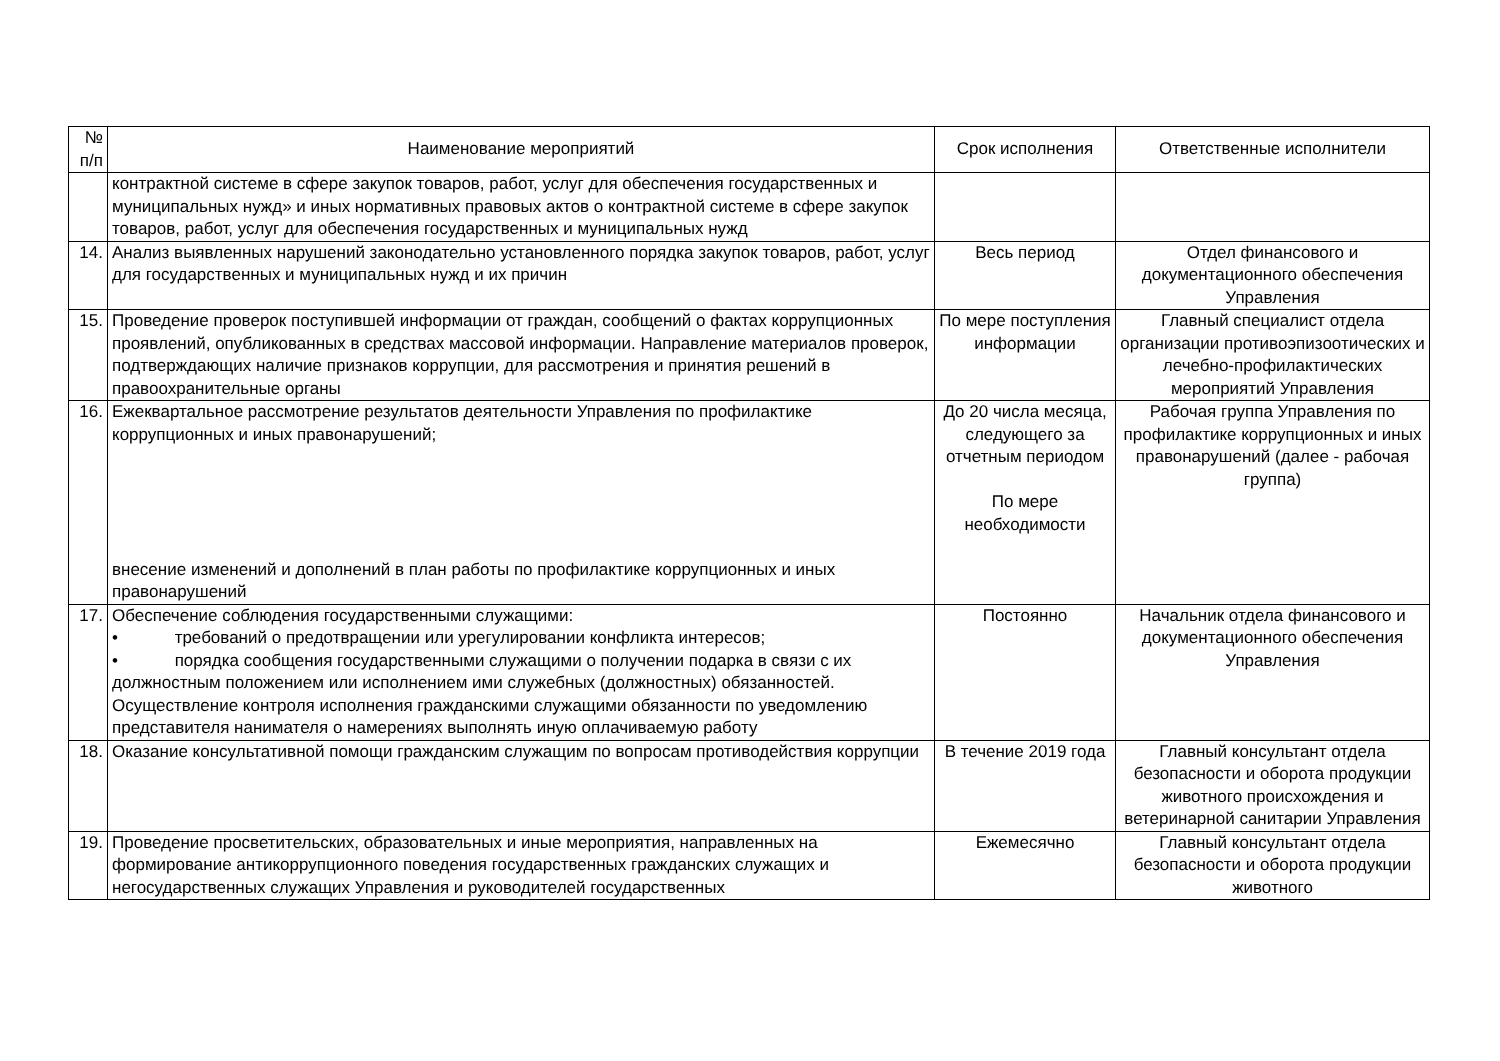| № п/п | Наименование мероприятий | Срок исполнения | Ответственные исполнители |
| --- | --- | --- | --- |
| | контрактной системе в сфере закупок товаров, работ, услуг для обеспечения государственных и муниципальных нужд» и иных нормативных правовых актов о контрактной системе в сфере закупок товаров, работ, услуг для обеспечения государственных и муниципальных нужд | | |
| 14. | Анализ выявленных нарушений законодательно установленного порядка закупок товаров, работ, услуг для государственных и муниципальных нужд и их причин | Весь период | Отдел финансового и документационного обеспечения Управления |
| 15. | Проведение проверок поступившей информации от граждан, сообщений о фактах коррупционных проявлений, опубликованных в средствах массовой информации. Направление материалов проверок, подтверждающих наличие признаков коррупции, для рассмотрения и принятия решений в правоохранительные органы | По мере поступления информации | Главный специалист отдела организации противоэпизоотических и лечебно-профилактических мероприятий Управления |
| 16. | Ежеквартальное рассмотрение результатов деятельности Управления по профилактике коррупционных и иных правонарушений; внесение изменений и дополнений в план работы по профилактике коррупционных и иных правонарушений | До 20 числа месяца, следующего за отчетным периодом По мере необходимости | Рабочая группа Управления по профилактике коррупционных и иных правонарушений (далее - рабочая группа) |
| 17. | Обеспечение соблюдения государственными служащими: • требований о предотвращении или урегулировании конфликта интересов; • порядка сообщения государственными служащими о получении подарка в связи с их должностным положением или исполнением ими служебных (должностных) обязанностей. Осуществление контроля исполнения гражданскими служащими обязанности по уведомлению представителя нанимателя о намерениях выполнять иную оплачиваемую работу | Постоянно | Начальник отдела финансового и документационного обеспечения Управления |
| 18. | Оказание консультативной помощи гражданским служащим по вопросам противодействия коррупции | В течение 2019 года | Главный консультант отдела безопасности и оборота продукции животного происхождения и ветеринарной санитарии Управления |
| 19. | Проведение просветительских, образовательных и иные мероприятия, направленных на формирование антикоррупционного поведения государственных гражданских служащих и негосударственных служащих Управления и руководителей государственных | Ежемесячно | Главный консультант отдела безопасности и оборота продукции животного |